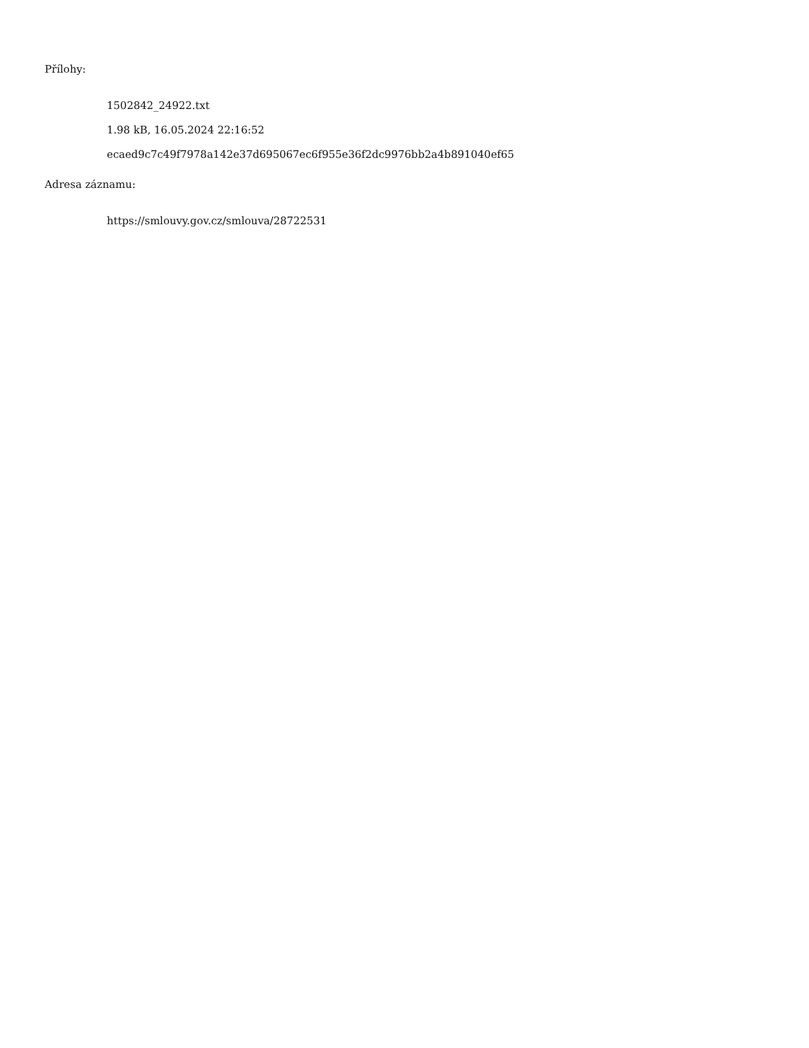Přílohy:
1502842_24922.txt
1.98 kB, 16.05.2024 22:16:52
ecaed9c7c49f7978a142e37d695067ec6f955e36f2dc9976bb2a4b891040ef65
Adresa záznamu:
https://smlouvy.gov.cz/smlouva/28722531